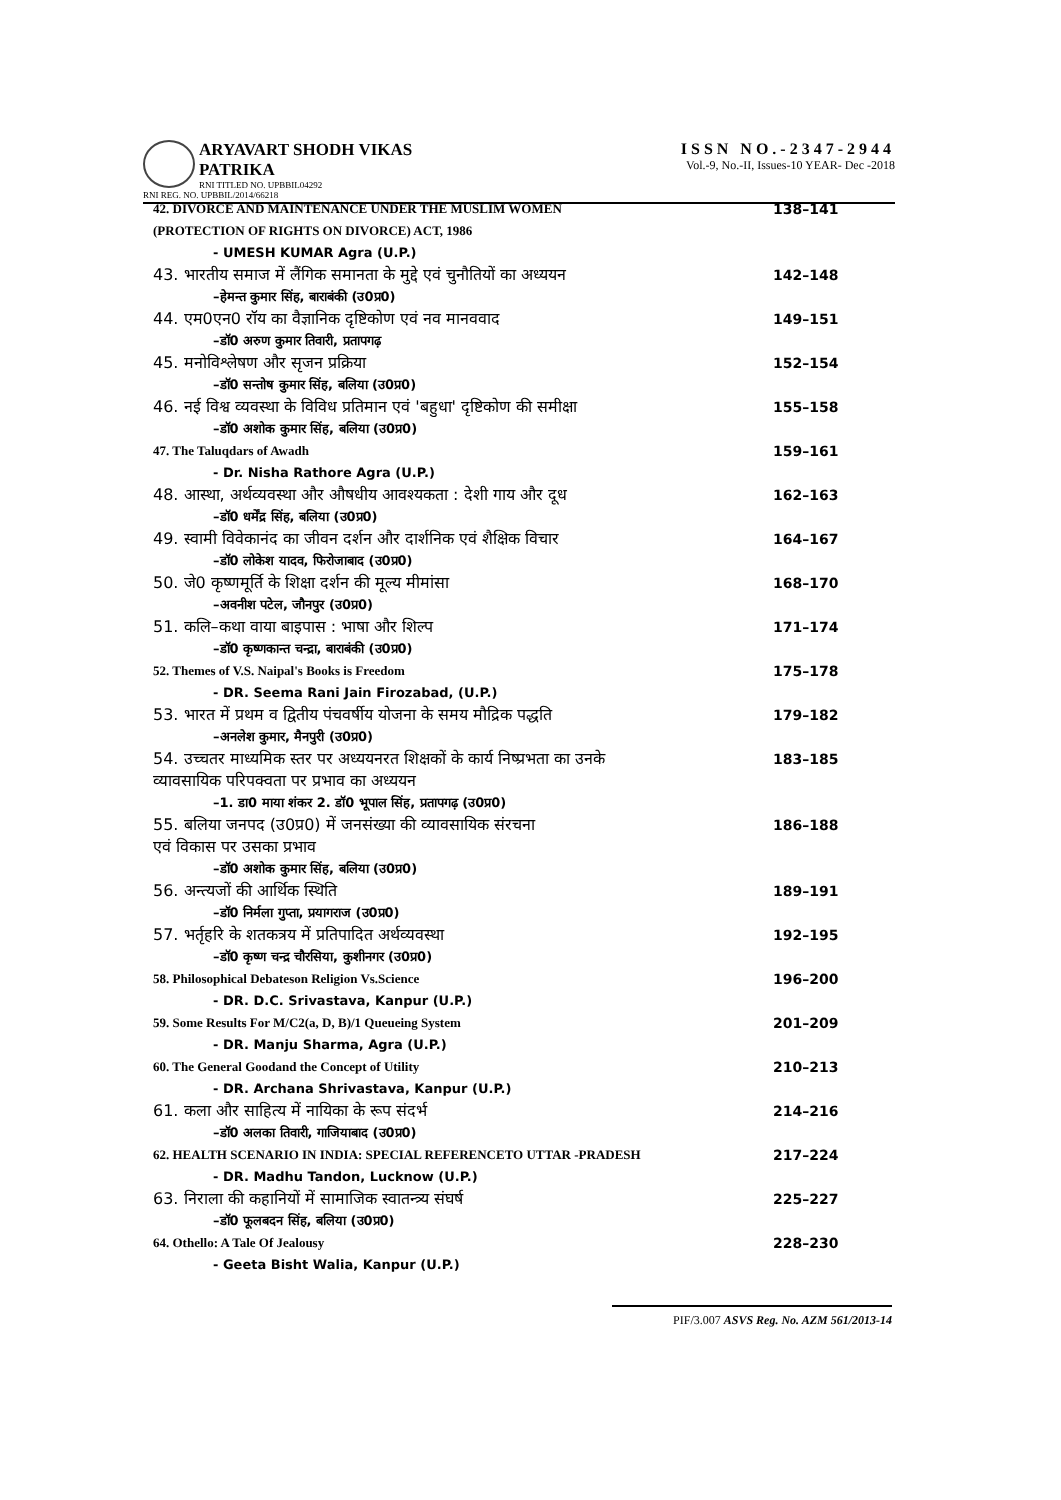ARYAVART SHODH VIKAS PATRIKA
RNI TITLED NO. UPBBIL04292
RNI REG. NO. UPBBIL/2014/66218
ISSN NO.-2347-2944
Vol.-9, No.-II, Issues-10 YEAR- Dec -2018
42. DIVORCE AND MAINTENANCE UNDER THE MUSLIM WOMEN
(PROTECTION OF RIGHTS ON DIVORCE) ACT, 1986
138–141
- UMESH KUMAR Agra (U.P.)
43. भारतीय समाज में लैंगिक समानता के मुद्दे एवं चुनौतियों का अध्ययन
142–148
–हेमन्त कुमार सिंह, बाराबंकी (उ0प्र0)
44. एम0एन0 रॉय का वैज्ञानिक दृष्टिकोण एवं नव मानववाद
149–151
–डॉ0 अरुण कुमार तिवारी, प्रतापगढ़
45. मनोविश्लेषण और सृजन प्रक्रिया
152–154
–डॉ0 सन्तोष कुमार सिंह, बलिया (उ0प्र0)
46. नई विश्व व्यवस्था के विविध प्रतिमान एवं 'बहुधा' दृष्टिकोण की समीक्षा
155–158
–डॉ0 अशोक कुमार सिंह, बलिया (उ0प्र0)
47. The Taluqdars of Awadh 159–161
- Dr. Nisha Rathore Agra (U.P.)
48. आस्था, अर्थव्यवस्था और औषधीय आवश्यकता : देशी गाय और दूध
162–163
–डॉ0 धर्मेंद्र सिंह, बलिया (उ0प्र0)
49. स्वामी विवेकानंद का जीवन दर्शन और दार्शनिक एवं शैक्षिक विचार
164–167
–डॉ0 लोकेश यादव, फिरोजाबाद (उ0प्र0)
50. जे0 कृष्णमूर्ति के शिक्षा दर्शन की मूल्य मीमांसा
168–170
–अवनीश पटेल, जौनपुर (उ0प्र0)
51. कलि–कथा वाया बाइपास : भाषा और शिल्प
171–174
–डॉ0 कृष्णकान्त चन्द्रा, बाराबंकी (उ0प्र0)
52. Themes of V.S. Naipal's Books is Freedom
175–178
- DR. Seema Rani Jain Firozabad, (U.P.)
53. भारत में प्रथम व द्वितीय पंचवर्षीय योजना के समय मौद्रिक पद्धति
179–182
–अनलेश कुमार, मैनपुरी (उ0प्र0)
54. उच्चतर माध्यमिक स्तर पर अध्ययनरत शिक्षकों के कार्य निष्प्रभता का उनके
व्यावसायिक परिपक्वता पर प्रभाव का अध्ययन
183–185
–1. डा0 माया शंकर 2. डॉ0 भूपाल सिंह, प्रतापगढ़ (उ0प्र0)
55. बलिया जनपद (उ0प्र0) में जनसंख्या की व्यावसायिक संरचना
एवं विकास पर उसका प्रभाव
186–188
–डॉ0 अशोक कुमार सिंह, बलिया (उ0प्र0)
56. अन्त्यजों की आर्थिक स्थिति 189–191
–डॉ0 निर्मला गुप्ता, प्रयागराज (उ0प्र0)
57. भर्तृहरि के शतकत्रय में प्रतिपादित अर्थव्यवस्था
192–195
–डॉ0 कृष्ण चन्द्र चौरसिया, कुशीनगर (उ0प्र0)
58. Philosophical Debateson Religion Vs.Science
196–200
- DR. D.C. Srivastava, Kanpur (U.P.)
59. Some Results For M/C2(a, D, B)/1 Queueing System
201–209
- DR. Manju Sharma, Agra (U.P.)
60. The General Goodand the Concept of Utility
210–213
- DR. Archana Shrivastava, Kanpur (U.P.)
61. कला और साहित्य में नायिका के रूप संदर्भ
214–216
–डॉ0 अलका तिवारी, गाजियाबाद (उ0प्र0)
62. HEALTH SCENARIO IN INDIA: SPECIAL REFERENCETO UTTAR -PRADESH
217–224
- DR. Madhu Tandon, Lucknow (U.P.)
63. निराला की कहानियों में सामाजिक स्वातन्त्र्य संघर्ष
225–227
–डॉ0 फूलबदन सिंह, बलिया (उ0प्र0)
64. Othello: A Tale Of Jealousy
228–230
- Geeta Bisht Walia, Kanpur (U.P.)
PIF/3.007 ASVS Reg. No. AZM 561/2013-14